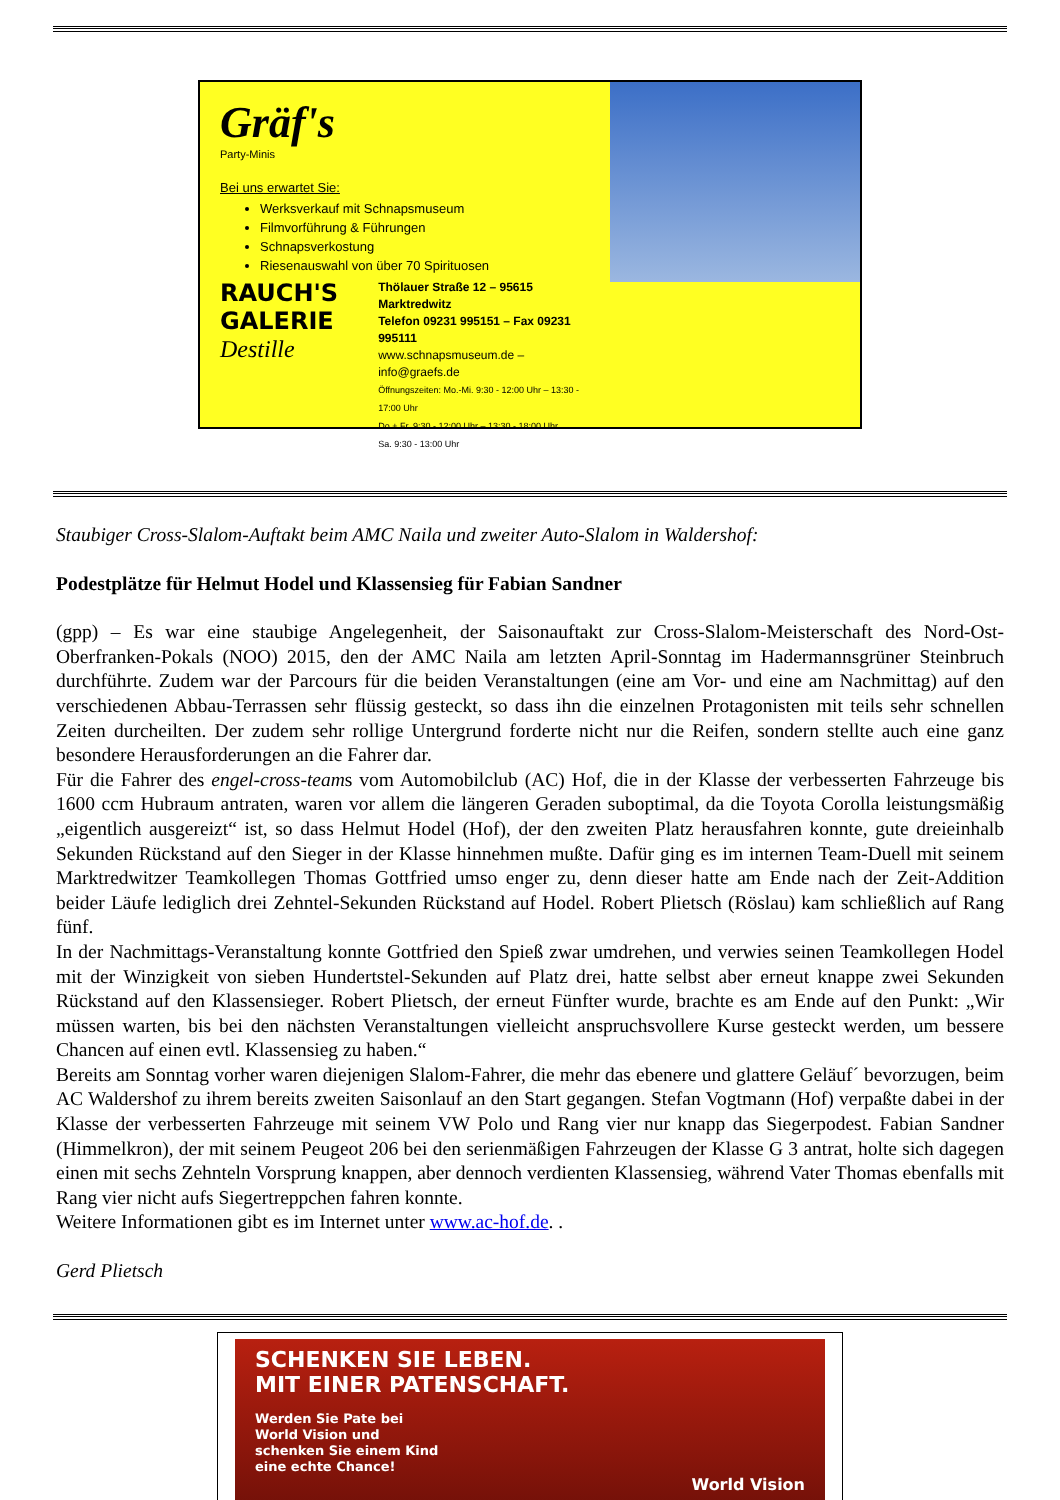Gräf's
Party-Minis
Bei uns erwartet Sie:
Werksverkauf mit Schnapsmuseum
Filmvorführung & Führungen
Schnapsverkostung
Riesenauswahl von über 70 Spirituosen
RAUCH'S
GALERIE
Destille
Thölauer Straße 12 – 95615 Marktredwitz
Telefon 09231 995151 – Fax 09231 995111
www.schnapsmuseum.de – info@graefs.de
Öffnungszeiten: Mo.-Mi. 9:30 - 12:00 Uhr – 13:30 - 17:00 Uhr
Do.+ Fr. 9:30 - 12:00 Uhr – 13:30 - 18:00 Uhr
Sa. 9:30 - 13:00 Uhr
Staubiger Cross-Slalom-Auftakt beim AMC Naila und zweiter Auto-Slalom in Waldershof:
Podestplätze für Helmut Hodel und Klassensieg für Fabian Sandner
(gpp) – Es war eine staubige Angelegenheit, der Saisonauftakt zur Cross-Slalom-Meisterschaft des Nord-Ost-Oberfranken-Pokals (NOO) 2015, den der AMC Naila am letzten April-Sonntag im Hadermannsgrüner Steinbruch durchführte. Zudem war der Parcours für die beiden Veranstaltungen (eine am Vor- und eine am Nachmittag) auf den verschiedenen Abbau-Terrassen sehr flüssig gesteckt, so dass ihn die einzelnen Protagonisten mit teils sehr schnellen Zeiten durcheilten. Der zudem sehr rollige Untergrund forderte nicht nur die Reifen, sondern stellte auch eine ganz besondere Herausforderungen an die Fahrer dar.
Für die Fahrer des engel-cross-teams vom Automobilclub (AC) Hof, die in der Klasse der verbesserten Fahrzeuge bis 1600 ccm Hubraum antraten, waren vor allem die längeren Geraden suboptimal, da die Toyota Corolla leistungsmäßig „eigentlich ausgereizt“ ist, so dass Helmut Hodel (Hof), der den zweiten Platz herausfahren konnte, gute dreieinhalb Sekunden Rückstand auf den Sieger in der Klasse hinnehmen mußte. Dafür ging es im internen Team-Duell mit seinem Marktredwitzer Teamkollegen Thomas Gottfried umso enger zu, denn dieser hatte am Ende nach der Zeit-Addition beider Läufe lediglich drei Zehntel-Sekunden Rückstand auf Hodel. Robert Plietsch (Röslau) kam schließlich auf Rang fünf.
In der Nachmittags-Veranstaltung konnte Gottfried den Spieß zwar umdrehen, und verwies seinen Teamkollegen Hodel mit der Winzigkeit von sieben Hundertstel-Sekunden auf Platz drei, hatte selbst aber erneut knappe zwei Sekunden Rückstand auf den Klassensieger. Robert Plietsch, der erneut Fünfter wurde, brachte es am Ende auf den Punkt: „Wir müssen warten, bis bei den nächsten Veranstaltungen vielleicht anspruchsvollere Kurse gesteckt werden, um bessere Chancen auf einen evtl. Klassensieg zu haben.“
Bereits am Sonntag vorher waren diejenigen Slalom-Fahrer, die mehr das ebenere und glattere Geläuf´ bevorzugen, beim AC Waldershof zu ihrem bereits zweiten Saisonlauf an den Start gegangen. Stefan Vogtmann (Hof) verpaßte dabei in der Klasse der verbesserten Fahrzeuge mit seinem VW Polo und Rang vier nur knapp das Siegerpodest. Fabian Sandner (Himmelkron), der mit seinem Peugeot 206 bei den serienmäßigen Fahrzeugen der Klasse G 3 antrat, holte sich dagegen einen mit sechs Zehnteln Vorsprung knappen, aber dennoch verdienten Klassensieg, während Vater Thomas ebenfalls mit Rang vier nicht aufs Siegertreppchen fahren konnte.
Weitere Informationen gibt es im Internet unter www.ac-hof.de. .
Gerd Plietsch
SCHENKEN SIE LEBEN.
MIT EINER PATENSCHAFT.
Werden Sie Pate bei
World Vision und
schenken Sie einem Kind
eine echte Chance!
World Vision